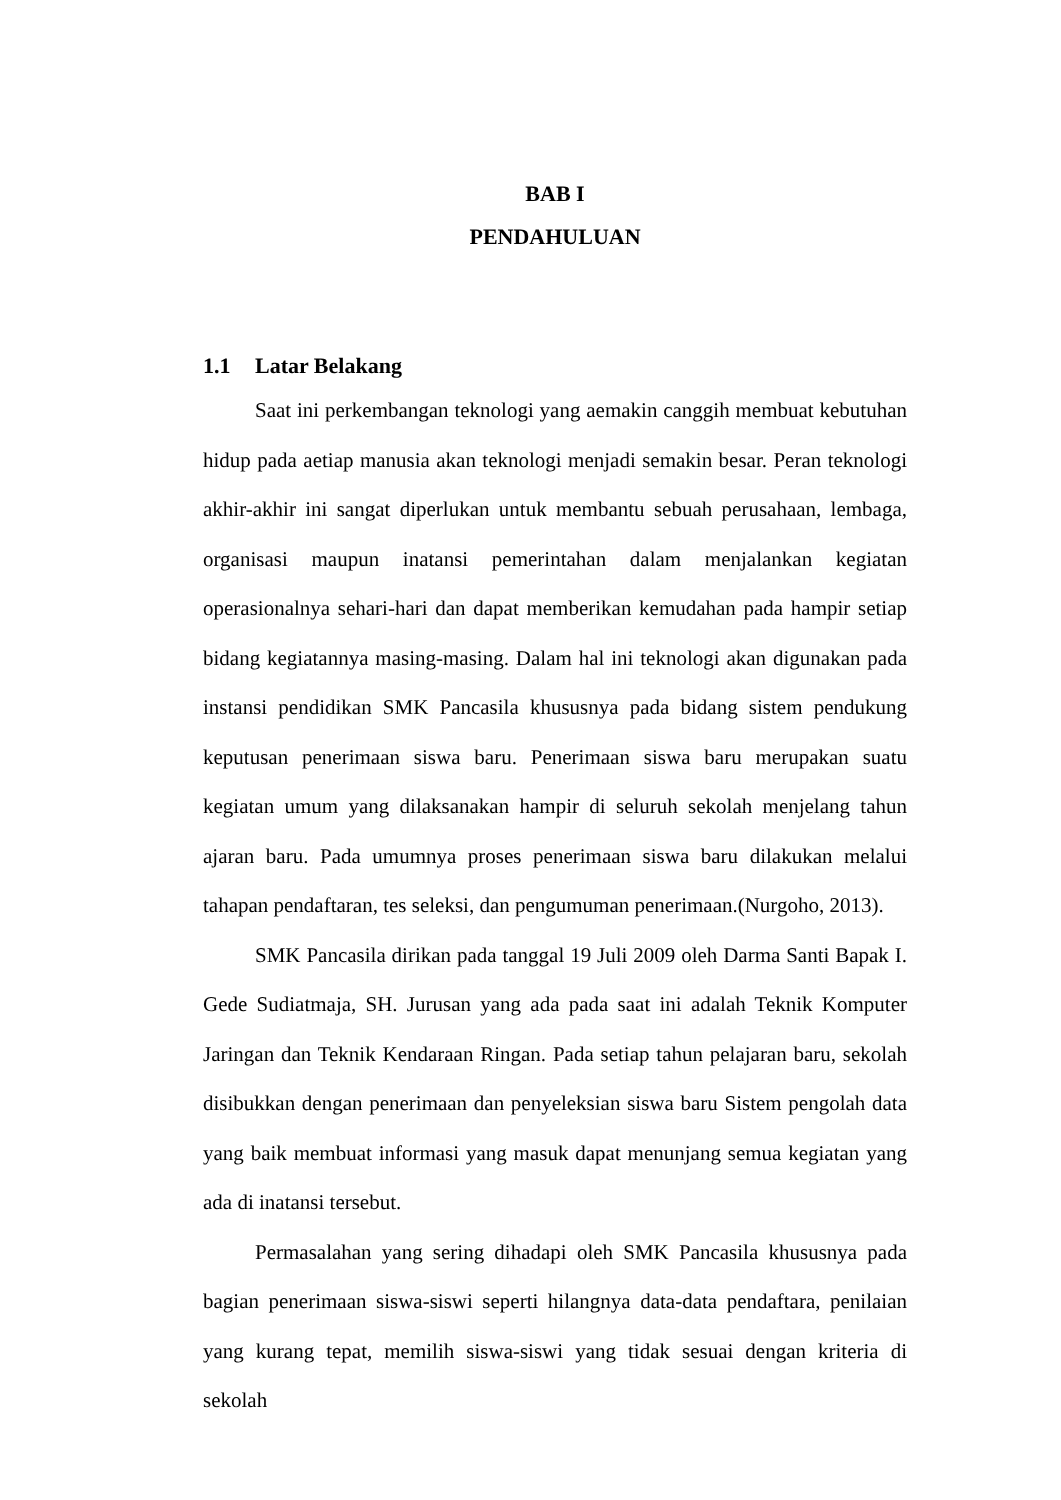BAB I
PENDAHULUAN
1.1 Latar Belakang
Saat ini perkembangan teknologi yang aemakin canggih membuat kebutuhan hidup pada aetiap manusia akan teknologi menjadi semakin besar. Peran teknologi akhir-akhir ini sangat diperlukan untuk membantu sebuah perusahaan, lembaga, organisasi maupun inatansi pemerintahan dalam menjalankan kegiatan operasionalnya sehari-hari dan dapat memberikan kemudahan pada hampir setiap bidang kegiatannya masing-masing. Dalam hal ini teknologi akan digunakan pada instansi pendidikan SMK Pancasila khususnya pada bidang sistem pendukung keputusan penerimaan siswa baru. Penerimaan siswa baru merupakan suatu kegiatan umum yang dilaksanakan hampir di seluruh sekolah menjelang tahun ajaran baru. Pada umumnya proses penerimaan siswa baru dilakukan melalui tahapan pendaftaran, tes seleksi, dan pengumuman penerimaan.(Nurgoho, 2013).
SMK Pancasila dirikan pada tanggal 19 Juli 2009 oleh Darma Santi Bapak I. Gede Sudiatmaja, SH. Jurusan yang ada pada saat ini adalah Teknik Komputer Jaringan dan Teknik Kendaraan Ringan. Pada setiap tahun pelajaran baru, sekolah disibukkan dengan penerimaan dan penyeleksian siswa baru Sistem pengolah data yang baik membuat informasi yang masuk dapat menunjang semua kegiatan yang ada di inatansi tersebut.
Permasalahan yang sering dihadapi oleh SMK Pancasila khususnya pada bagian penerimaan siswa-siswi seperti hilangnya data-data pendaftara, penilaian yang kurang tepat, memilih siswa-siswi yang tidak sesuai dengan kriteria di sekolah